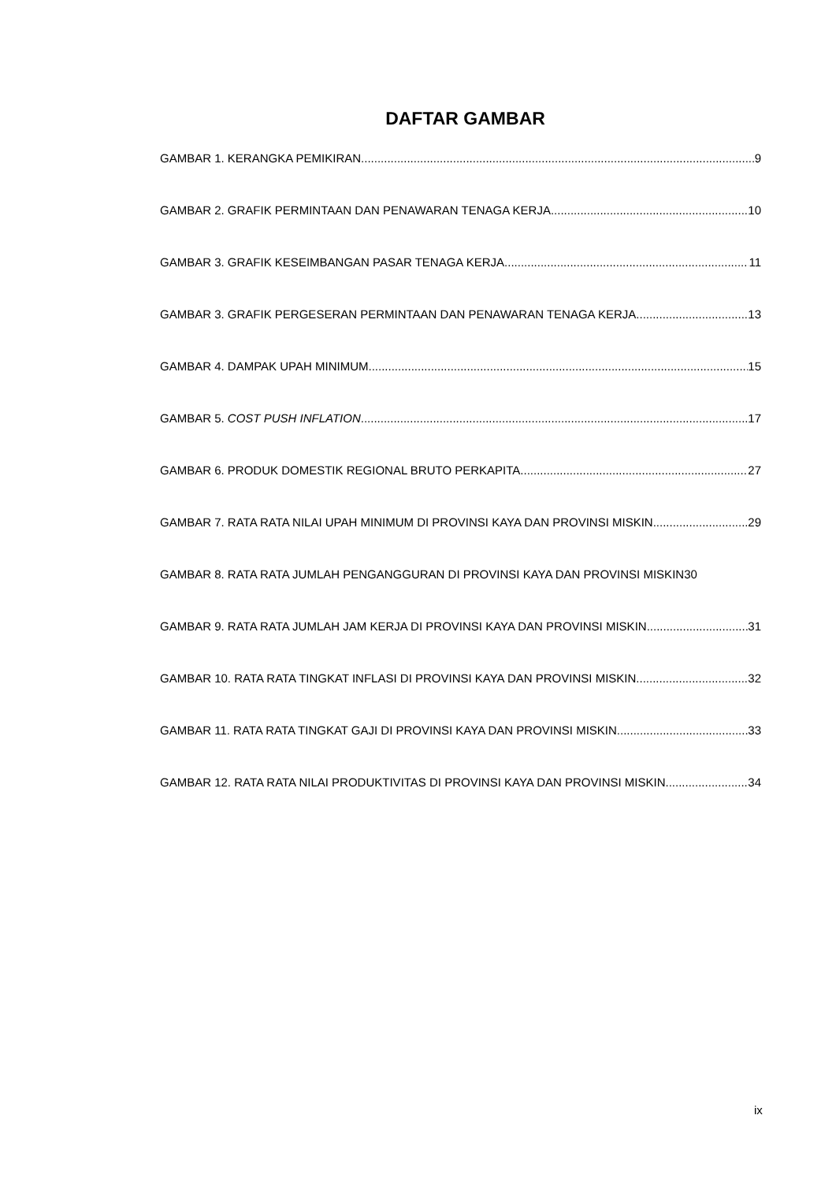DAFTAR GAMBAR
GAMBAR 1. KERANGKA PEMIKIRAN 9
GAMBAR 2. GRAFIK PERMINTAAN DAN PENAWARAN TENAGA KERJA 10
GAMBAR 3. GRAFIK KESEIMBANGAN PASAR TENAGA KERJA 11
GAMBAR 3. GRAFIK PERGESERAN PERMINTAAN DAN PENAWARAN TENAGA KERJA 13
GAMBAR 4. DAMPAK UPAH MINIMUM 15
GAMBAR 5. COST PUSH INFLATION 17
GAMBAR 6. PRODUK DOMESTIK REGIONAL BRUTO PERKAPITA 27
GAMBAR 7. RATA RATA NILAI UPAH MINIMUM DI PROVINSI KAYA DAN PROVINSI MISKIN 29
GAMBAR 8. RATA RATA JUMLAH PENGANGGURAN DI PROVINSI KAYA DAN PROVINSI MISKIN30
GAMBAR 9. RATA RATA JUMLAH JAM KERJA DI PROVINSI KAYA DAN PROVINSI MISKIN 31
GAMBAR 10. RATA RATA TINGKAT INFLASI DI PROVINSI KAYA DAN PROVINSI MISKIN 32
GAMBAR 11. RATA RATA TINGKAT GAJI DI PROVINSI KAYA DAN PROVINSI MISKIN 33
GAMBAR 12. RATA RATA NILAI PRODUKTIVITAS DI PROVINSI KAYA DAN PROVINSI MISKIN 34
ix